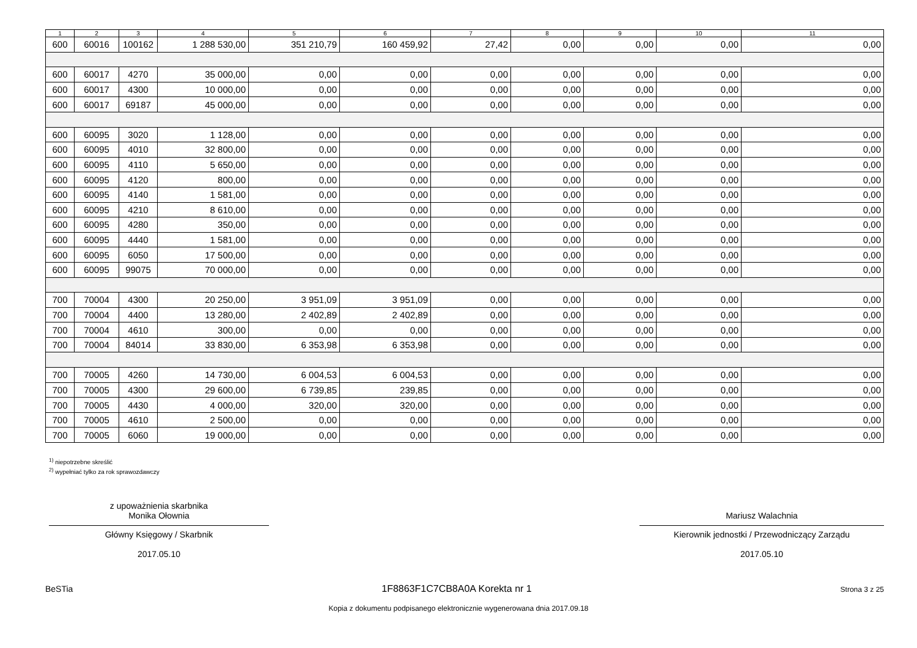| 1 | 2 | 3 | 4 | 5 | 6 | 7 | 8 | 9 | 10 | 11 |
| --- | --- | --- | --- | --- | --- | --- | --- | --- | --- | --- |
| 600 | 60016 | 100162 | 1 288 530,00 | 351 210,79 | 160 459,92 | 27,42 | 0,00 | 0,00 | 0,00 | 0,00 |
| 600 | 60017 | 4270 | 35 000,00 | 0,00 | 0,00 | 0,00 | 0,00 | 0,00 | 0,00 | 0,00 |
| 600 | 60017 | 4300 | 10 000,00 | 0,00 | 0,00 | 0,00 | 0,00 | 0,00 | 0,00 | 0,00 |
| 600 | 60017 | 69187 | 45 000,00 | 0,00 | 0,00 | 0,00 | 0,00 | 0,00 | 0,00 | 0,00 |
| 600 | 60095 | 3020 | 1 128,00 | 0,00 | 0,00 | 0,00 | 0,00 | 0,00 | 0,00 | 0,00 |
| 600 | 60095 | 4010 | 32 800,00 | 0,00 | 0,00 | 0,00 | 0,00 | 0,00 | 0,00 | 0,00 |
| 600 | 60095 | 4110 | 5 650,00 | 0,00 | 0,00 | 0,00 | 0,00 | 0,00 | 0,00 | 0,00 |
| 600 | 60095 | 4120 | 800,00 | 0,00 | 0,00 | 0,00 | 0,00 | 0,00 | 0,00 | 0,00 |
| 600 | 60095 | 4140 | 1 581,00 | 0,00 | 0,00 | 0,00 | 0,00 | 0,00 | 0,00 | 0,00 |
| 600 | 60095 | 4210 | 8 610,00 | 0,00 | 0,00 | 0,00 | 0,00 | 0,00 | 0,00 | 0,00 |
| 600 | 60095 | 4280 | 350,00 | 0,00 | 0,00 | 0,00 | 0,00 | 0,00 | 0,00 | 0,00 |
| 600 | 60095 | 4440 | 1 581,00 | 0,00 | 0,00 | 0,00 | 0,00 | 0,00 | 0,00 | 0,00 |
| 600 | 60095 | 6050 | 17 500,00 | 0,00 | 0,00 | 0,00 | 0,00 | 0,00 | 0,00 | 0,00 |
| 600 | 60095 | 99075 | 70 000,00 | 0,00 | 0,00 | 0,00 | 0,00 | 0,00 | 0,00 | 0,00 |
| 700 | 70004 | 4300 | 20 250,00 | 3 951,09 | 3 951,09 | 0,00 | 0,00 | 0,00 | 0,00 | 0,00 |
| 700 | 70004 | 4400 | 13 280,00 | 2 402,89 | 2 402,89 | 0,00 | 0,00 | 0,00 | 0,00 | 0,00 |
| 700 | 70004 | 4610 | 300,00 | 0,00 | 0,00 | 0,00 | 0,00 | 0,00 | 0,00 | 0,00 |
| 700 | 70004 | 84014 | 33 830,00 | 6 353,98 | 6 353,98 | 0,00 | 0,00 | 0,00 | 0,00 | 0,00 |
| 700 | 70005 | 4260 | 14 730,00 | 6 004,53 | 6 004,53 | 0,00 | 0,00 | 0,00 | 0,00 | 0,00 |
| 700 | 70005 | 4300 | 29 600,00 | 6 739,85 | 239,85 | 0,00 | 0,00 | 0,00 | 0,00 | 0,00 |
| 700 | 70005 | 4430 | 4 000,00 | 320,00 | 320,00 | 0,00 | 0,00 | 0,00 | 0,00 | 0,00 |
| 700 | 70005 | 4610 | 2 500,00 | 0,00 | 0,00 | 0,00 | 0,00 | 0,00 | 0,00 | 0,00 |
| 700 | 70005 | 6060 | 19 000,00 | 0,00 | 0,00 | 0,00 | 0,00 | 0,00 | 0,00 | 0,00 |
<sup>1)</sup> niepotrzebne skreślić
<sup>2)</sup> wypełniać tylko za rok sprawozdawczy
z upoważnienia skarbnika
Monika Ołownia
Główny Księgowy / Skarbnik
2017.05.10
Mariusz Walachnia
Kierownik jednostki / Przewodniczący Zarządu
2017.05.10
BeSTia 1F8863F1C7CB8A0A Korekta nr 1 Strona 3 z 25
Kopia z dokumentu podpisanego elektronicznie wygenerowana dnia 2017.09.18